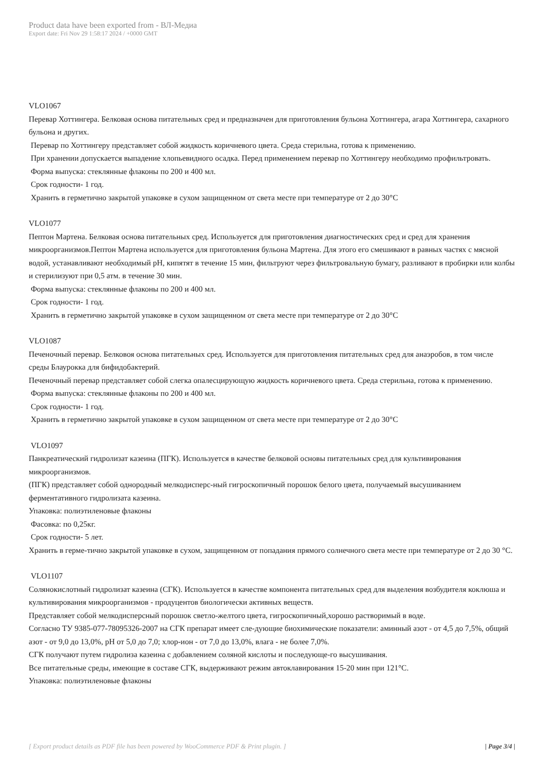Product data have been exported from - ВЛ-Медиа
Export date: Fri Nov 29 1:58:17 2024 / +0000 GMT
VLO1067
Перевар Хоттингера. Белковая основа питательных сред и предназначен для приготовления бульона Хоттингера, агара Хоттингера, сахарного бульона и других.
Перевар по Хоттингеру представляет собой жидкость коричневого цвета. Среда стерильна, готова к применению.
При хранении допускается выпадение хлопьевидного осадка. Перед применением перевар по Хоттингеру необходимо профильтровать.
Форма выпуска: стеклянные флаконы по 200 и 400 мл.
Срок годности- 1 год.
Хранить в герметично закрытой упаковке в сухом защищенном от света месте при температуре от 2 до 30°C
VLO1077
Пептон Мартена. Белковая основа питательных сред. Используется для приготовления диагностических сред и сред для хранения микроорганизмов.Пептон Мартена используется для приготовления бульона Мартена. Для этого его смешивают в равных частях с мясной водой, устанавливают необходимый pH, кипятят в течение 15 мин, фильтруют через фильтровальную бумагу, разливают в пробирки или колбы и стерилизуют при 0,5 атм. в течение 30 мин.
Форма выпуска: стеклянные флаконы по 200 и 400 мл.
Срок годности- 1 год.
Хранить в герметично закрытой упаковке в сухом защищенном от света месте при температуре от 2 до 30°C
VLO1087
Печеночный перевар. Белковоя основа питательных сред. Используется для приготовления питательных сред для анаэробов, в том числе среды Блаурокка для бифидобактерий.
Печеночный перевар представляет собой слегка опалесцирующую жидкость коричневого цвета. Среда стерильна, готова к применению.
Форма выпуска: стеклянные флаконы по 200 и 400 мл.
Срок годности- 1 год.
Хранить в герметично закрытой упаковке в сухом защищенном от света месте при температуре от 2 до 30°C
VLO1097
Панкреатический гидролизат казеина (ПГК). Используется в качестве белковой основы питательных сред для культивирования микроорганизмов.
(ПГК) представляет собой однородный мелкодисперс-ный гигроскопичный порошок белого цвета, получаемый высушиванием ферментативного гидролизата казеина.
Упаковка: полиэтиленовые флаконы
Фасовка: по 0,25кг.
Срок годности- 5 лет.
Хранить в герме-тично закрытой упаковке в сухом, защищенном от попадания прямого солнечного света месте при температуре от 2 до 30 °С.
VLO1107
Солянокислотный гидролизат казеина (СГК). Используется в качестве компонента питательных сред для выделения возбудителя коклюша и культивирования микроорганизмов - продуцентов биологически активных веществ.
Представляет собой мелкодисперсный порошок светло-желтого цвета, гигроскопичный,хорошо растворимый в воде.
Согласно ТУ 9385-077-78095326-2007 на СГК препарат имеет сле-дующие биохимические показатели: аминный азот - от 4,5 до 7,5%, общий азот - от 9,0 до 13,0%, рН от 5,0 до 7,0; хлор-ион - от 7,0 до 13,0%, влага - не более 7,0%.
СГК получают путем гидролиза казеина с добавлением соляной кислоты и последующе-го высушивания.
Все питательные среды, имеющие в составе СГК, выдерживают режим автоклавирования 15-20 мин при 121°С.
Упаковка: полиэтиленовые флаконы
[ Export product details as PDF file has been powered by WooCommerce PDF & Print plugin. ] | Page 3/4 |